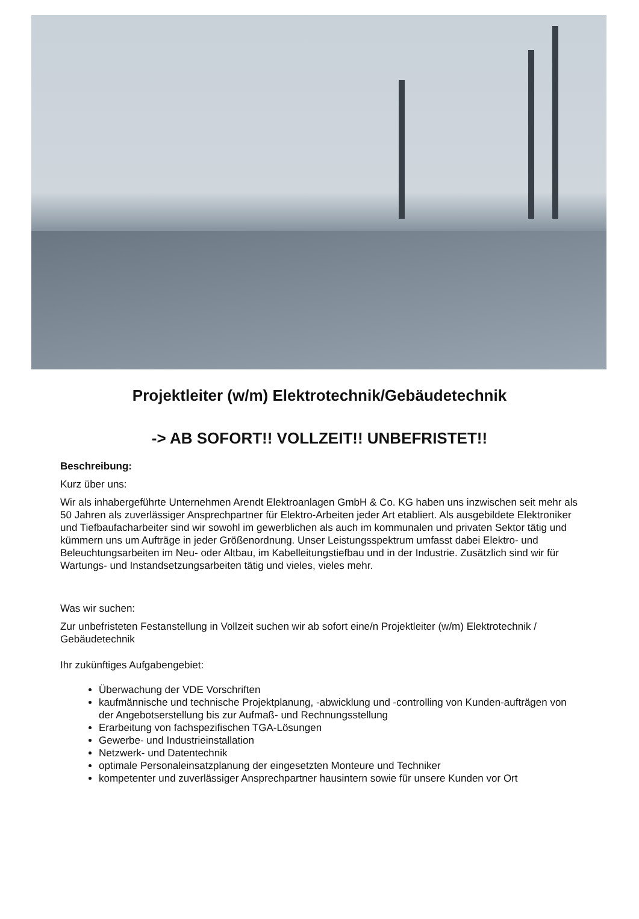Projektleiter (w/m) Elektrotechnik/Gebäudetechnik
-> AB SOFORT!! VOLLZEIT!! UNBEFRISTET!!
Beschreibung:
Kurz über uns:
Wir als inhabergeführte Unternehmen Arendt Elektroanlagen GmbH & Co. KG haben uns inzwischen seit mehr als 50 Jahren als zuverlässiger Ansprechpartner für Elektro-Arbeiten jeder Art etabliert. Als ausgebildete Elektroniker und Tiefbaufacharbeiter sind wir sowohl im gewerblichen als auch im kommunalen und privaten Sektor tätig und kümmern uns um Aufträge in jeder Größenordnung. Unser Leistungsspektrum umfasst dabei Elektro- und Beleuchtungsarbeiten im Neu- oder Altbau, im Kabelleitungstiefbau und in der Industrie. Zusätzlich sind wir für Wartungs- und Instandsetzungsarbeiten tätig und vieles, vieles mehr.
Was wir suchen:
Zur unbefristeten Festanstellung in Vollzeit suchen wir ab sofort eine/n Projektleiter (w/m) Elektrotechnik / Gebäudetechnik
Ihr zukünftiges Aufgabengebiet:
Überwachung der VDE Vorschriften
kaufmännische und technische Projektplanung, -abwicklung und -controlling von Kunden-aufträgen von der Angebotserstellung bis zur Aufmaß- und Rechnungsstellung
Erarbeitung von fachspezifischen TGA-Lösungen
Gewerbe- und Industrieinstallation
Netzwerk- und Datentechnik
optimale Personaleinsatzplanung der eingesetzten Monteure und Techniker
kompetenter und zuverlässiger Ansprechpartner hausintern sowie für unsere Kunden vor Ort